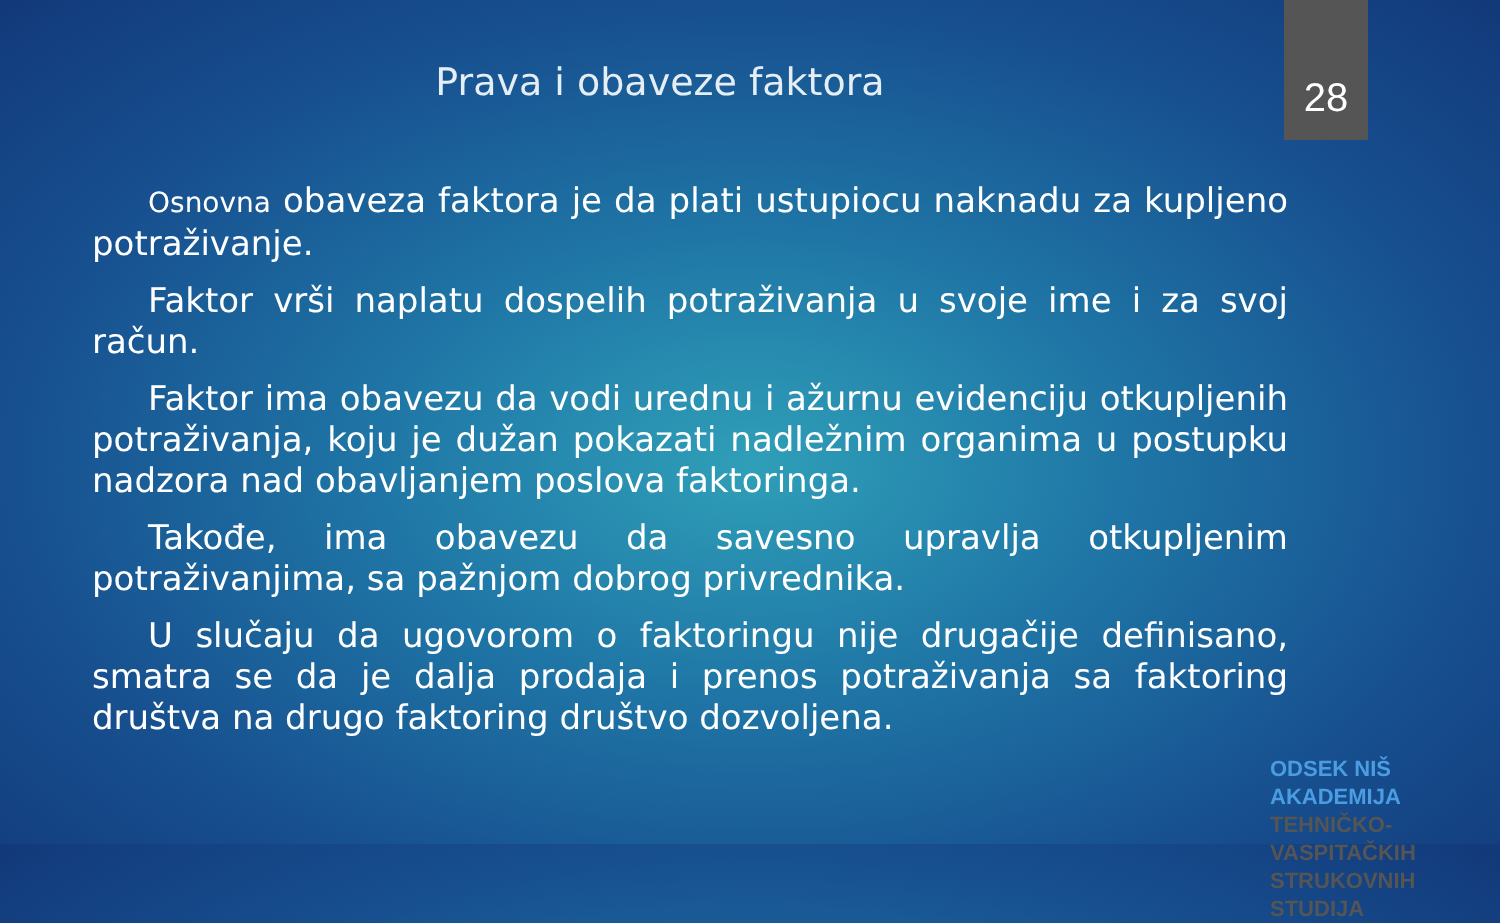Prava i obaveze faktora
28
Osnovna obaveza faktora je da plati ustupiocu naknadu za kupljeno potraživanje.
Faktor vrši naplatu dospelih potraživanja u svoje ime i za svoj račun.
Faktor ima obavezu da vodi urednu i ažurnu evidenciju otkupljenih potraživanja, koju je dužan pokazati nadležnim organima u postupku nadzora nad obavljanjem poslova faktoringa.
Takođe, ima obavezu da savesno upravlja otkupljenim potraživanjima, sa pažnjom dobrog privrednika.
U slučaju da ugovorom o faktoringu nije drugačije definisano, smatra se da je dalja prodaja i prenos potraživanja sa faktoring društva na drugo faktoring društvo dozvoljena.
ODSEK NIŠ AKADEMIJA
TEHNIČKO-VASPITAČKIH
STRUKOVNIH STUDIJA